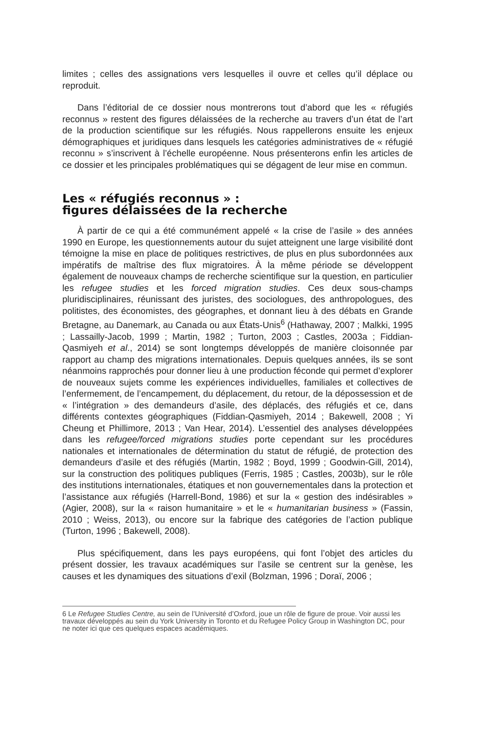limites ; celles des assignations vers lesquelles il ouvre et celles qu’il déplace ou reproduit.
Dans l’éditorial de ce dossier nous montrerons tout d’abord que les « réfugiés reconnus » restent des figures délaissées de la recherche au travers d’un état de l’art de la production scientifique sur les réfugiés. Nous rappellerons ensuite les enjeux démographiques et juridiques dans lesquels les catégories administratives de « réfugié reconnu » s’inscrivent à l’échelle européenne. Nous présenterons enfin les articles de ce dossier et les principales problématiques qui se dégagent de leur mise en commun.
Les « réfugiés reconnus » :
figures délaissées de la recherche
À partir de ce qui a été communément appelé « la crise de l’asile » des années 1990 en Europe, les questionnements autour du sujet atteignent une large visibilité dont témoigne la mise en place de politiques restrictives, de plus en plus subordonnées aux impératifs de maîtrise des flux migratoires. À la même période se développent également de nouveaux champs de recherche scientifique sur la question, en particulier les refugee studies et les forced migration studies. Ces deux sous-champs pluridisciplinaires, réunissant des juristes, des sociologues, des anthropologues, des politistes, des économistes, des géographes, et donnant lieu à des débats en Grande Bretagne, au Danemark, au Canada ou aux États-Unis<sup>6</sup> (Hathaway, 2007 ; Malkki, 1995 ; Lassailly-Jacob, 1999 ; Martin, 1982 ; Turton, 2003 ; Castles, 2003a ; Fiddian-Qasmiyeh et al., 2014) se sont longtemps développés de manière cloisonnée par rapport au champ des migrations internationales. Depuis quelques années, ils se sont néanmoins rapprochés pour donner lieu à une production féconde qui permet d’explorer de nouveaux sujets comme les expériences individuelles, familiales et collectives de l’enfermement, de l’encampement, du déplacement, du retour, de la dépossession et de « l’intégration » des demandeurs d’asile, des déplacés, des réfugiés et ce, dans différents contextes géographiques (Fiddian-Qasmiyeh, 2014 ; Bakewell, 2008 ; Yi Cheung et Phillimore, 2013 ; Van Hear, 2014). L’essentiel des analyses développées dans les refugee/forced migrations studies porte cependant sur les procédures nationales et internationales de détermination du statut de réfugié, de protection des demandeurs d’asile et des réfugiés (Martin, 1982 ; Boyd, 1999 ; Goodwin-Gill, 2014), sur la construction des politiques publiques (Ferris, 1985 ; Castles, 2003b), sur le rôle des institutions internationales, étatiques et non gouvernementales dans la protection et l’assistance aux réfugiés (Harrell-Bond, 1986) et sur la « gestion des indésirables » (Agier, 2008), sur la « raison humanitaire » et le « humanitarian business » (Fassin, 2010 ; Weiss, 2013), ou encore sur la fabrique des catégories de l’action publique (Turton, 1996 ; Bakewell, 2008).
Plus spécifiquement, dans les pays européens, qui font l’objet des articles du présent dossier, les travaux académiques sur l’asile se centrent sur la genèse, les causes et les dynamiques des situations d’exil (Bolzman, 1996 ; Doraï, 2006 ;
6 Le Refugee Studies Centre, au sein de l’Université d’Oxford, joue un rôle de figure de proue. Voir aussi les travaux développés au sein du York University in Toronto et du Refugee Policy Group in Washington DC, pour ne noter ici que ces quelques espaces académiques.